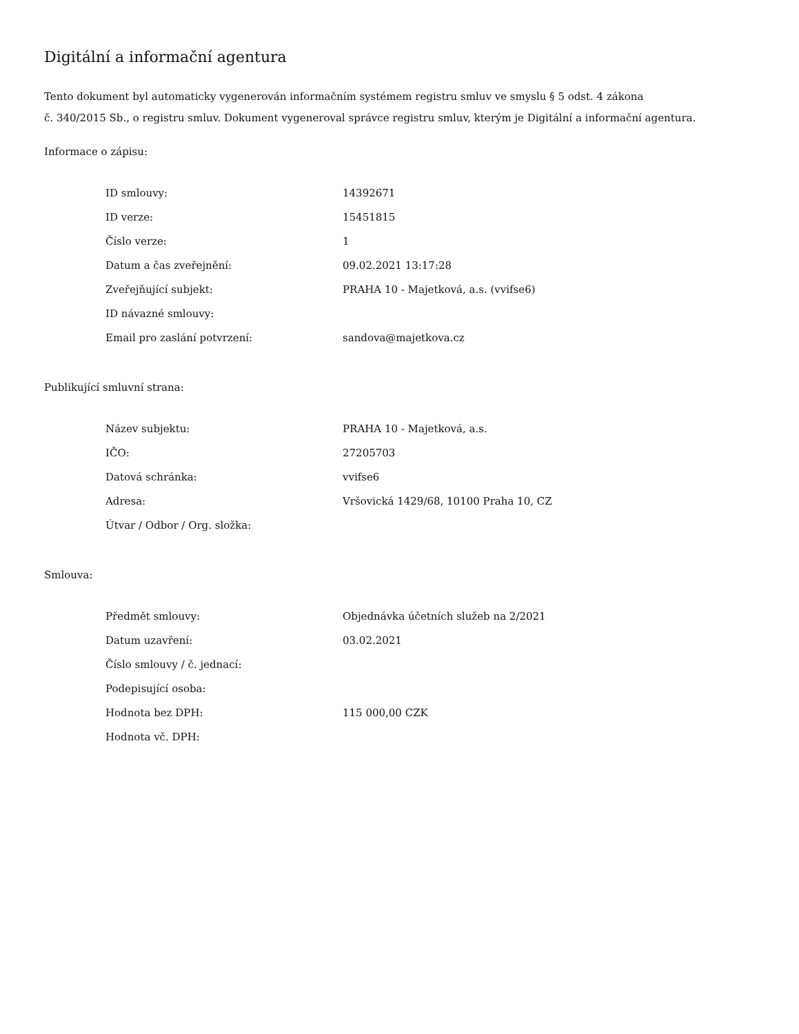Digitální a informační agentura
Tento dokument byl automaticky vygenerován informačním systémem registru smluv ve smyslu § 5 odst. 4 zákona
č. 340/2015 Sb., o registru smluv. Dokument vygeneroval správce registru smluv, kterým je Digitální a informační agentura.
Informace o zápisu:
| ID smlouvy: | 14392671 |
| ID verze: | 15451815 |
| Číslo verze: | 1 |
| Datum a čas zveřejnění: | 09.02.2021 13:17:28 |
| Zveřejňující subjekt: | PRAHA 10 - Majetková, a.s. (vvifse6) |
| ID návazné smlouvy: | |
| Email pro zaslání potvrzení: | sandova@majetkova.cz |
Publikující smluvní strana:
| Název subjektu: | PRAHA 10 - Majetková, a.s. |
| IČO: | 27205703 |
| Datová schránka: | vvifse6 |
| Adresa: | Vršovická 1429/68, 10100 Praha 10, CZ |
| Útvar / Odbor / Org. složka: | |
Smlouva:
| Předmět smlouvy: | Objednávka účetních služeb na 2/2021 |
| Datum uzavření: | 03.02.2021 |
| Číslo smlouvy / č. jednací: | |
| Podepisující osoba: | |
| Hodnota bez DPH: | 115 000,00 CZK |
| Hodnota vč. DPH: | |